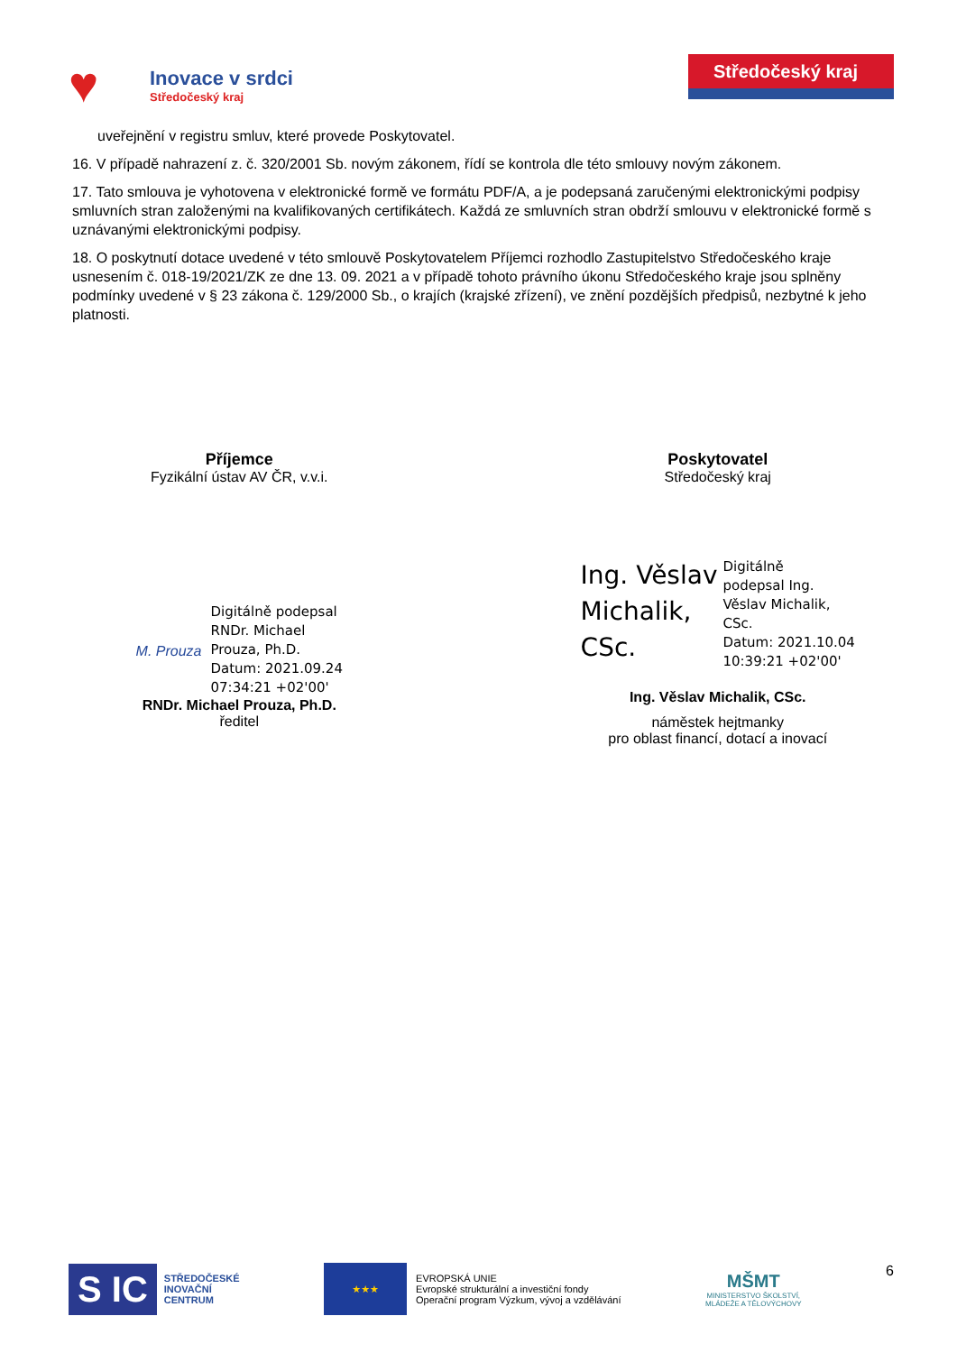♥
Inovace v srdci
Středočeský kraj
Středočeský kraj
uveřejnění v registru smluv, které provede Poskytovatel.
16. V případě nahrazení z. č. 320/2001 Sb. novým zákonem, řídí se kontrola dle této smlouvy novým zákonem.
17. Tato smlouva je vyhotovena v elektronické formě ve formátu PDF/A, a je podepsaná zaručenými elektronickými podpisy smluvních stran založenými na kvalifikovaných certifikátech. Každá ze smluvních stran obdrží smlouvu v elektronické formě s uznávanými elektronickými podpisy.
18. O poskytnutí dotace uvedené v této smlouvě Poskytovatelem Příjemci rozhodlo Zastupitelstvo Středočeského kraje usnesením č. 018-19/2021/ZK ze dne 13. 09. 2021 a v případě tohoto právního úkonu Středočeského kraje jsou splněny podmínky uvedené v § 23 zákona č. 129/2000 Sb., o krajích (krajské zřízení), ve znění pozdějších předpisů, nezbytné k jeho platnosti.
Příjemce
Fyzikální ústav AV ČR, v.v.i.
M. Prouza
Digitálně podepsal
RNDr. Michael
Prouza, Ph.D.
Datum: 2021.09.24
07:34:21 +02'00'
RNDr. Michael Prouza, Ph.D.
ředitel
Poskytovatel
Středočeský kraj
Ing. Věslav
Michalik,
CSc.
Digitálně
podepsal Ing.
Věslav Michalik,
CSc.
Datum: 2021.10.04
10:39:21 +02'00'
Ing. Věslav Michalik, CSc.
náměstek hejtmanky
pro oblast financí, dotací a inovací
S IC STŘEDOČESKÉ
INOVAČNÍ
CENTRUM
★★★
EVROPSKÁ UNIE
Evropské strukturální a investiční fondy
Operační program Výzkum, vývoj a vzdělávání
MŠMT
MINISTERSTVO ŠKOLSTVÍ,
MLÁDEŽE A TĚLOVÝCHOVY
6